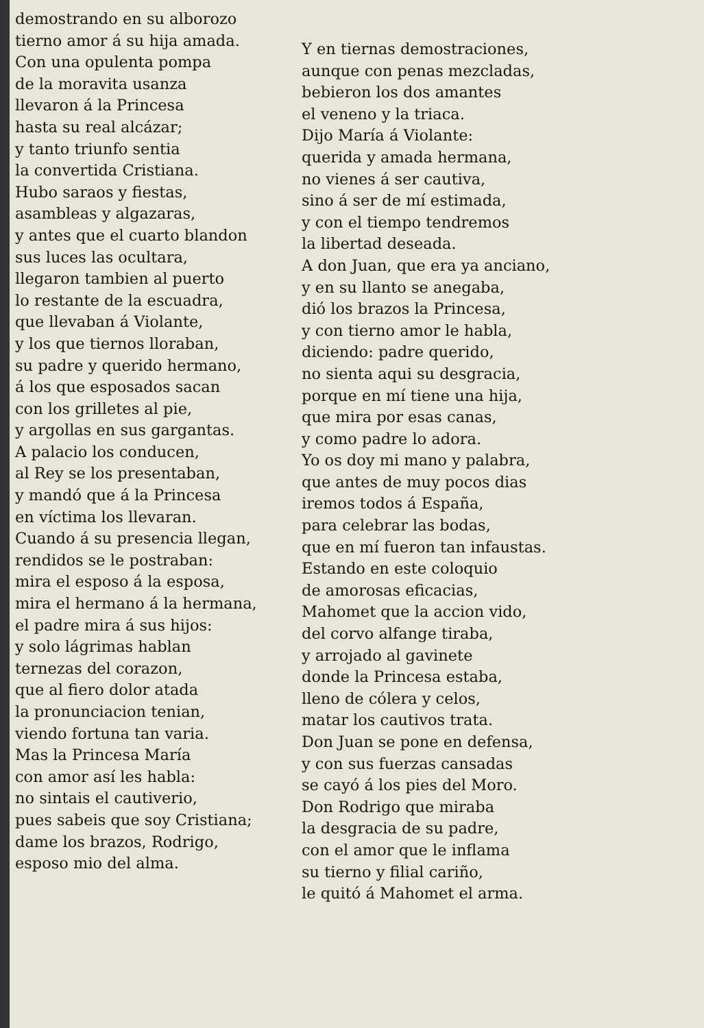demostrando en su alborozo
tierno amor á su hija amada.
Con una opulenta pompa
de la moravita usanza
llevaron á la Princesa
hasta su real alcázar;
y tanto triunfo sentia
la convertida Cristiana.
Hubo saraos y fiestas,
asambleas y algazaras,
y antes que el cuarto blandon
sus luces las ocultara,
llegaron tambien al puerto
lo restante de la escuadra,
que llevaban á Violante,
y los que tiernos lloraban,
su padre y querido hermano,
á los que esposados sacan
con los grilletes al pie,
y argollas en sus gargantas.
A palacio los conducen,
al Rey se los presentaban,
y mandó que á la Princesa
en víctima los llevaran.
Cuando á su presencia llegan,
rendidos se le postraban:
mira el esposo á la esposa,
mira el hermano á la hermana,
el padre mira á sus hijos:
y solo lágrimas hablan
ternezas del corazon,
que al fiero dolor atada
la pronunciacion tenian,
viendo fortuna tan varia.
Mas la Princesa María
con amor así les habla:
no sintais el cautiverio,
pues sabeis que soy Cristiana;
dame los brazos, Rodrigo,
esposo mio del alma.
Y en tiernas demostraciones,
aunque con penas mezcladas,
bebieron los dos amantes
el veneno y la triaca.
Dijo María á Violante:
querida y amada hermana,
no vienes á ser cautiva,
sino á ser de mí estimada,
y con el tiempo tendremos
la libertad deseada.
A don Juan, que era ya anciano,
y en su llanto se anegaba,
dió los brazos la Princesa,
y con tierno amor le habla,
diciendo: padre querido,
no sienta aqui su desgracia,
porque en mí tiene una hija,
que mira por esas canas,
y como padre lo adora.
Yo os doy mi mano y palabra,
que antes de muy pocos dias
iremos todos á España,
para celebrar las bodas,
que en mí fueron tan infaustas.
Estando en este coloquio
de amorosas eficacias,
Mahomet que la accion vido,
del corvo alfange tiraba,
y arrojado al gavinete
donde la Princesa estaba,
lleno de cólera y celos,
matar los cautivos trata.
Don Juan se pone en defensa,
y con sus fuerzas cansadas
se cayó á los pies del Moro.
Don Rodrigo que miraba
la desgracia de su padre,
con el amor que le inflama
su tierno y filial cariño,
le quitó á Mahomet el arma.